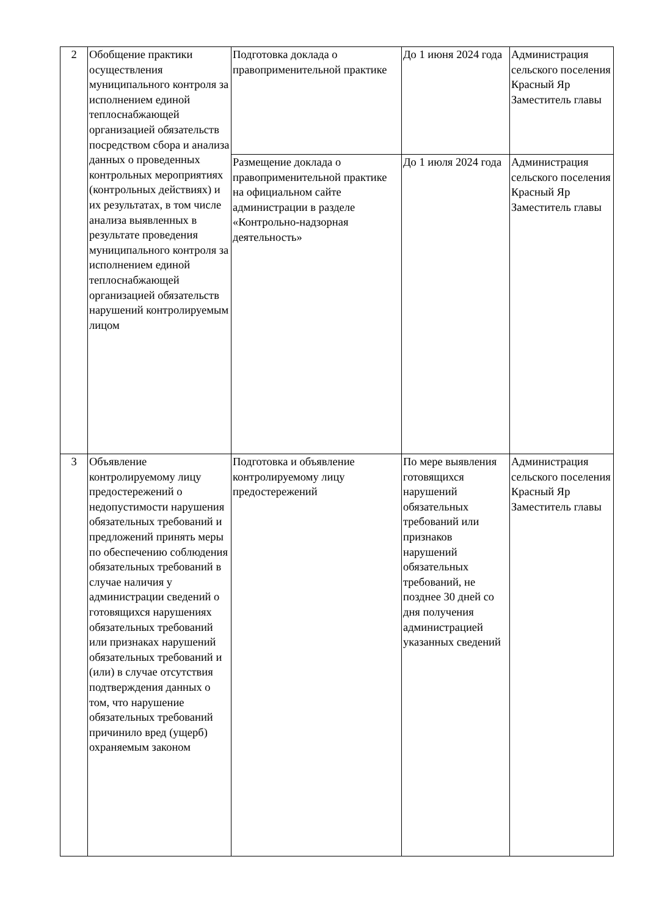| 2 | Обобщение практики осуществления муниципального контроля за исполнением единой теплоснабжающей организацией обязательств посредством сбора и анализа данных о проведенных контрольных мероприятиях (контрольных действиях) и их результатах, в том числе анализа выявленных в результате проведения муниципального контроля за исполнением единой теплоснабжающей организацией обязательств нарушений контролируемым лицом | Подготовка доклада о правоприменительной практике | До 1 июня 2024 года | Администрация сельского поселения Красный Яр Заместитель главы |
| | | Размещение доклада о правоприменительной практике на официальном сайте администрации в разделе «Контрольно-надзорная деятельность» | До 1 июля 2024 года | Администрация сельского поселения Красный Яр Заместитель главы |
| 3 | Объявление контролируемому лицу предостережений о недопустимости нарушения обязательных требований и предложений принять меры по обеспечению соблюдения обязательных требований в случае наличия у администрации сведений о готовящихся нарушениях обязательных требований или признаках нарушений обязательных требований и (или) в случае отсутствия подтверждения данных о том, что нарушение обязательных требований причинило вред (ущерб) охраняемым законом | Подготовка и объявление контролируемому лицу предостережений | По мере выявления готовящихся нарушений обязательных требований или признаков нарушений обязательных требований, не позднее 30 дней со дня получения администрацией указанных сведений | Администрация сельского поселения Красный Яр Заместитель главы |